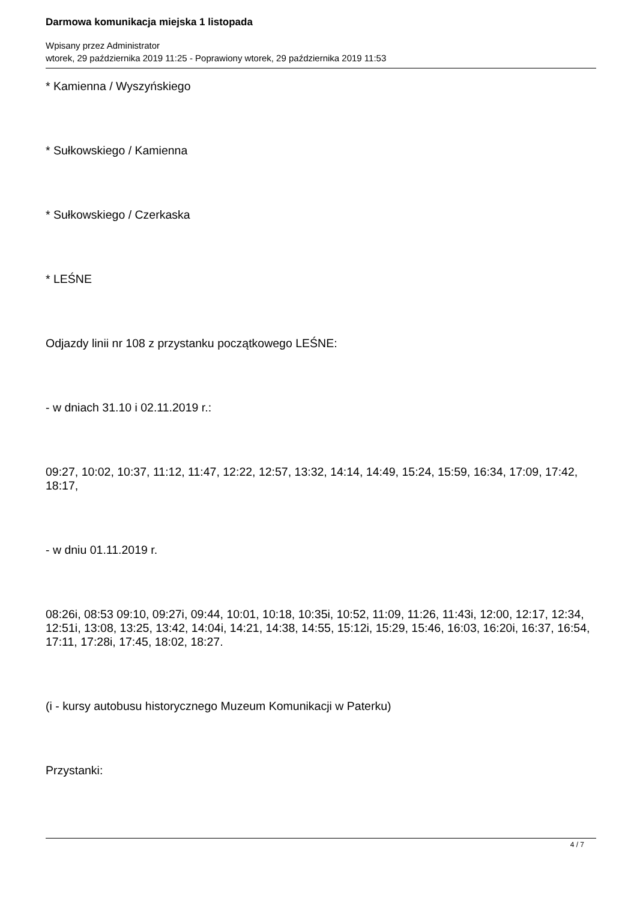Darmowa komunikacja miejska 1 listopada
Wpisany przez Administrator
wtorek, 29 października 2019 11:25 - Poprawiony wtorek, 29 października 2019 11:53
* Kamienna / Wyszyńskiego
* Sułkowskiego / Kamienna
* Sułkowskiego / Czerkaska
* LEŚNE
Odjazdy linii nr 108 z przystanku początkowego LEŚNE:
- w dniach 31.10 i 02.11.2019 r.:
09:27, 10:02, 10:37, 11:12, 11:47, 12:22, 12:57, 13:32, 14:14, 14:49, 15:24, 15:59, 16:34, 17:09, 17:42, 18:17,
- w dniu 01.11.2019 r.
08:26i, 08:53 09:10, 09:27i, 09:44, 10:01, 10:18, 10:35i, 10:52, 11:09, 11:26, 11:43i, 12:00, 12:17, 12:34, 12:51i, 13:08, 13:25, 13:42, 14:04i, 14:21, 14:38, 14:55, 15:12i, 15:29, 15:46, 16:03, 16:20i, 16:37, 16:54, 17:11, 17:28i, 17:45, 18:02, 18:27.
(i - kursy autobusu historycznego Muzeum Komunikacji w Paterku)
Przystanki:
4 / 7